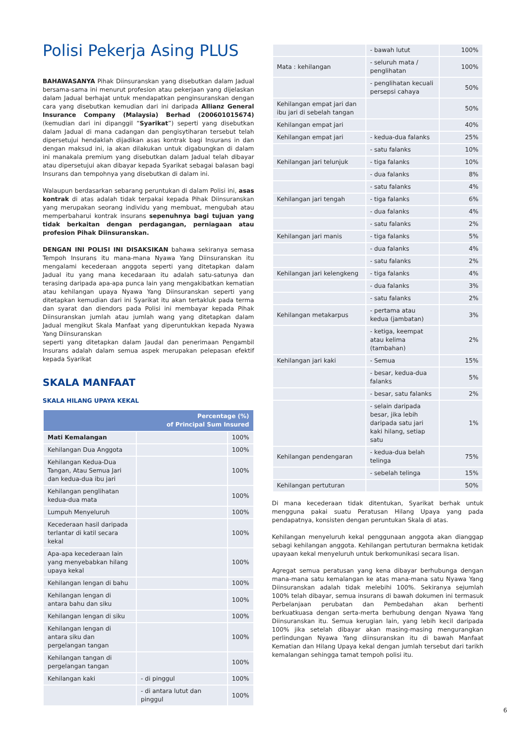Polisi Pekerja Asing PLUS
BAHAWASANYA Pihak Diinsuranskan yang disebutkan dalam Jadual bersama-sama ini menurut profesion atau pekerjaan yang dijelaskan dalam Jadual berhajat untuk mendapatkan penginsuranskan dengan cara yang disebutkan kemudian dari ini daripada Allianz General Insurance Company (Malaysia) Berhad (200601015674) (kemudian dari ini dipanggil “Syarikat”) seperti yang disebutkan dalam Jadual di mana cadangan dan pengisytiharan tersebut telah dipersetujui hendaklah dijadikan asas kontrak bagi Insurans in dan dengan maksud ini, ia akan dilakukan untuk digabungkan di dalam ini manakala premium yang disebutkan dalam Jadual telah dibayar atau dipersetujui akan dibayar kepada Syarikat sebagai balasan bagi Insurans dan tempohnya yang disebutkan di dalam ini.
Walaupun berdasarkan sebarang peruntukan di dalam Polisi ini, asas kontrak di atas adalah tidak terpakai kepada Pihak Diinsuranskan yang merupakan seorang individu yang membuat, mengubah atau memperbaharui kontrak insurans sepenuhnya bagi tujuan yang tidak berkaitan dengan perdagangan, perniagaan atau profesion Pihak Diinsuranskan.
DENGAN INI POLISI INI DISAKSIKAN bahawa sekiranya semasa Tempoh Insurans itu mana-mana Nyawa Yang Diinsuranskan itu mengalami kecederaan anggota seperti yang ditetapkan dalam Jadual itu yang mana kecedaraan itu adalah satu-satunya dan terasing daripada apa-apa punca lain yang mengakibatkan kematian atau kehilangan upaya Nyawa Yang Diinsuranskan seperti yang ditetapkan kemudian dari ini Syarikat itu akan tertakluk pada terma dan syarat dan diendors pada Polisi ini membayar kepada Pihak Diinsuranskan jumlah atau jumlah wang yang ditetapkan dalam Jadual mengikut Skala Manfaat yang diperuntukkan kepada Nyawa Yang Diinsuranskan
seperti yang ditetapkan dalam Jaudal dan penerimaan Pengambil Insurans adalah dalam semua aspek merupakan pelepasan efektif kepada Syarikat
SKALA MANFAAT
SKALA HILANG UPAYA KEKAL
| Percentage (%) of Principal Sum Insured | | |
| --- | --- | --- |
| Mati Kemalangan | | 100% |
| Kehilangan Dua Anggota | | 100% |
| Kehilangan Kedua-Dua Tangan, Atau Semua Jari dan kedua-dua ibu jari | | 100% |
| Kehilangan penglihatan kedua-dua mata | | 100% |
| Lumpuh Menyeluruh | | 100% |
| Kecederaan hasil daripada terlantar di katil secara kekal | | 100% |
| Apa-apa kecederaan lain yang menyebabkan hilang upaya kekal | | 100% |
| Kehilangan lengan di bahu | | 100% |
| Kehilangan lengan di antara bahu dan siku | | 100% |
| Kehilangan lengan di siku | | 100% |
| Kehilangan lengan di antara siku dan pergelangan tangan | | 100% |
| Kehilangan tangan di pergelangan tangan | | 100% |
| Kehilangan kaki | - di pinggul | 100% |
| | - di antara lutut dan pinggul | 100% |
| | - bawah lutut | 100% |
| Mata : kehilangan | - seluruh mata / penglihatan | 100% |
| | - penglihatan kecuali persepsi cahaya | 50% |
| Kehilangan empat jari dan ibu jari di sebelah tangan | | 50% |
| Kehilangan empat jari | | 40% |
| Kehilangan empat jari | - kedua-dua falanks | 25% |
| | - satu falanks | 10% |
| Kehilangan jari telunjuk | - tiga falanks | 10% |
| | - dua falanks | 8% |
| | - satu falanks | 4% |
| Kehilangan jari tengah | - tiga falanks | 6% |
| | - dua falanks | 4% |
| | - satu falanks | 2% |
| Kehilangan jari manis | - tiga falanks | 5% |
| | - dua falanks | 4% |
| | - satu falanks | 2% |
| Kehilangan jari kelengkeng | - tiga falanks | 4% |
| | - dua falanks | 3% |
| | - satu falanks | 2% |
| Kehilangan metakarpus | - pertama atau kedua (jambatan) | 3% |
| | - ketiga, keempat atau kelima (tambahan) | 2% |
| Kehilangan jari kaki | - Semua | 15% |
| | - besar, kedua-dua falanks | 5% |
| | - besar, satu falanks | 2% |
| | - selain daripada besar, jika lebih daripada satu jari kaki hilang, setiap satu | 1% |
| Kehilangan pendengaran | - kedua-dua belah telinga | 75% |
| | - sebelah telinga | 15% |
| Kehilangan pertuturan | | 50% |
Di mana kecederaan tidak ditentukan, Syarikat berhak untuk mengguna pakai suatu Peratusan Hilang Upaya yang pada pendapatnya, konsisten dengan peruntukan Skala di atas.
Kehilangan menyeluruh kekal penggunaan anggota akan dianggap sebagi kehilangan anggota. Kehilangan pertuturan bermakna ketidak upayaan kekal menyeluruh untuk berkomunikasi secara lisan.
Agregat semua peratusan yang kena dibayar berhubunga dengan mana-mana satu kemalangan ke atas mana-mana satu Nyawa Yang Diinsuranskan adalah tidak melebihi 100%. Sekiranya sejumlah 100% telah dibayar, semua insurans di bawah dokumen ini termasuk Perbelanjaan perubatan dan Pembedahan akan berhenti berkuatkuasa dengan serta-merta berhubung dengan Nyawa Yang Diinsuranskan itu. Semua kerugian lain, yang lebih kecil daripada 100% jika setelah dibayar akan masing-masing mengurangkan perlindungan Nyawa Yang diinsuranskan itu di bawah Manfaat Kematian dan Hilang Upaya kekal dengan jumlah tersebut dari tarikh kemalangan sehingga tamat tempoh polisi itu.
6